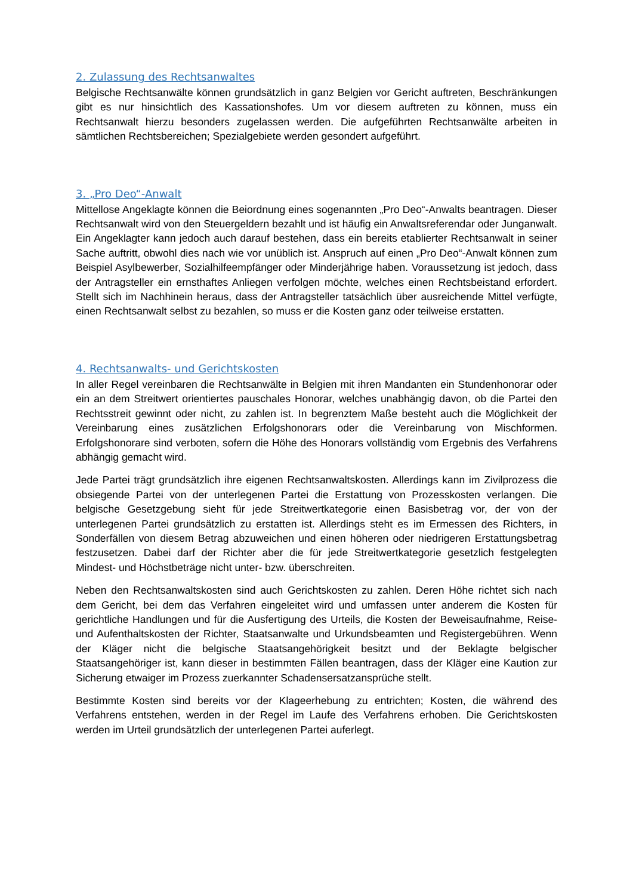2. Zulassung des Rechtsanwaltes
Belgische Rechtsanwälte können grundsätzlich in ganz Belgien vor Gericht auftreten, Beschränkungen gibt es nur hinsichtlich des Kassationshofes. Um vor diesem auftreten zu können, muss ein Rechtsanwalt hierzu besonders zugelassen werden. Die aufgeführten Rechtsanwälte arbeiten in sämtlichen Rechtsbereichen; Spezialgebiete werden gesondert aufgeführt.
3. „Pro Deo“-Anwalt
Mittellose Angeklagte können die Beiordnung eines sogenannten „Pro Deo“-Anwalts beantragen. Dieser Rechtsanwalt wird von den Steuergeldern bezahlt und ist häufig ein Anwaltsreferendar oder Junganwalt. Ein Angeklagter kann jedoch auch darauf bestehen, dass ein bereits etablierter Rechtsanwalt in seiner Sache auftritt, obwohl dies nach wie vor unüblich ist. Anspruch auf einen „Pro Deo“-Anwalt können zum Beispiel Asylbewerber, Sozialhilfeempfänger oder Minderjährige haben. Voraussetzung ist jedoch, dass der Antragsteller ein ernsthaftes Anliegen verfolgen möchte, welches einen Rechtsbeistand erfordert. Stellt sich im Nachhinein heraus, dass der Antragsteller tatsächlich über ausreichende Mittel verfügte, einen Rechtsanwalt selbst zu bezahlen, so muss er die Kosten ganz oder teilweise erstatten.
4. Rechtsanwalts- und Gerichtskosten
In aller Regel vereinbaren die Rechtsanwälte in Belgien mit ihren Mandanten ein Stundenhonorar oder ein an dem Streitwert orientiertes pauschales Honorar, welches unabhängig davon, ob die Partei den Rechtsstreit gewinnt oder nicht, zu zahlen ist. In begrenztem Maße besteht auch die Möglichkeit der Vereinbarung eines zusätzlichen Erfolgshonorars oder die Vereinbarung von Mischformen. Erfolgshonorare sind verboten, sofern die Höhe des Honorars vollständig vom Ergebnis des Verfahrens abhängig gemacht wird.
Jede Partei trägt grundsätzlich ihre eigenen Rechtsanwaltskosten. Allerdings kann im Zivilprozess die obsiegende Partei von der unterlegenen Partei die Erstattung von Prozesskosten verlangen. Die belgische Gesetzgebung sieht für jede Streitwertkategorie einen Basisbetrag vor, der von der unterlegenen Partei grundsätzlich zu erstatten ist. Allerdings steht es im Ermessen des Richters, in Sonderfällen von diesem Betrag abzuweichen und einen höheren oder niedrigeren Erstattungsbetrag festzusetzen. Dabei darf der Richter aber die für jede Streitwertkategorie gesetzlich festgelegten Mindest- und Höchstbeträge nicht unter- bzw. überschreiten.
Neben den Rechtsanwaltskosten sind auch Gerichtskosten zu zahlen. Deren Höhe richtet sich nach dem Gericht, bei dem das Verfahren eingeleitet wird und umfassen unter anderem die Kosten für gerichtliche Handlungen und für die Ausfertigung des Urteils, die Kosten der Beweisaufnahme, Reise- und Aufenthaltskosten der Richter, Staatsanwalte und Urkundsbeamten und Registergebühren. Wenn der Kläger nicht die belgische Staatsangehörigkeit besitzt und der Beklagte belgischer Staatsangehöriger ist, kann dieser in bestimmten Fällen beantragen, dass der Kläger eine Kaution zur Sicherung etwaiger im Prozess zuerkannter Schadensersatzansprüche stellt.
Bestimmte Kosten sind bereits vor der Klageerhebung zu entrichten; Kosten, die während des Verfahrens entstehen, werden in der Regel im Laufe des Verfahrens erhoben. Die Gerichtskosten werden im Urteil grundsätzlich der unterlegenen Partei auferlegt.